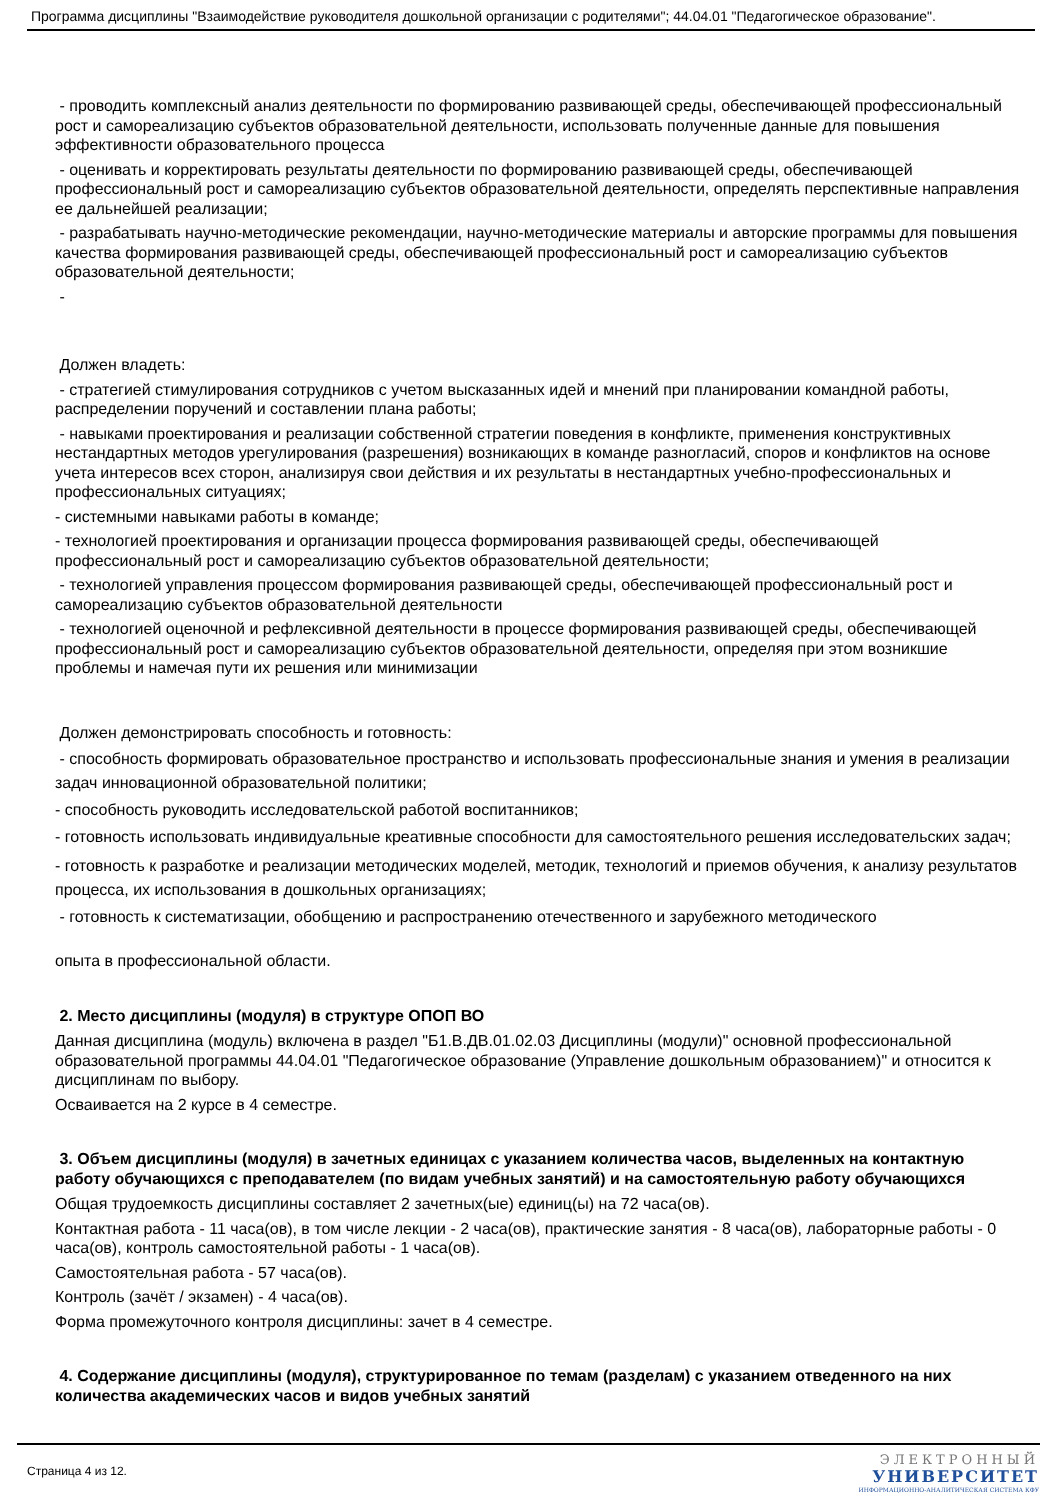Программа дисциплины "Взаимодействие руководителя дошкольной организации с родителями"; 44.04.01 "Педагогическое образование".
- проводить комплексный анализ деятельности по формированию развивающей среды, обеспечивающей профессиональный рост и самореализацию субъектов образовательной деятельности, использовать полученные данные для повышения эффективности образовательного процесса
- оценивать и корректировать результаты деятельности по формированию развивающей среды, обеспечивающей профессиональный рост и самореализацию субъектов образовательной деятельности, определять перспективные направления ее дальнейшей реализации;
- разрабатывать научно-методические рекомендации, научно-методические материалы и авторские программы для повышения качества формирования развивающей среды, обеспечивающей профессиональный рост и самореализацию субъектов образовательной деятельности;
-
Должен владеть:
- стратегией стимулирования сотрудников с учетом высказанных идей и мнений при планировании командной работы, распределении поручений и составлении плана работы;
- навыками проектирования и реализации собственной стратегии поведения в конфликте, применения конструктивных нестандартных методов урегулирования (разрешения) возникающих в команде разногласий, споров и конфликтов на основе учета интересов всех сторон, анализируя свои действия и их результаты в нестандартных учебно-профессиональных и профессиональных ситуациях;
- системными навыками работы в команде;
- технологией проектирования и организации процесса формирования развивающей среды, обеспечивающей профессиональный рост и самореализацию субъектов образовательной деятельности;
- технологией управления процессом формирования развивающей среды, обеспечивающей профессиональный рост и самореализацию субъектов образовательной деятельности
- технологией оценочной и рефлексивной деятельности в процессе формирования развивающей среды, обеспечивающей профессиональный рост и самореализацию субъектов образовательной деятельности, определяя при этом возникшие проблемы и намечая пути их решения или минимизации
Должен демонстрировать способность и готовность:
- способность формировать образовательное пространство и использовать профессиональные знания и умения в реализации задач инновационной образовательной политики;
- способность руководить исследовательской работой воспитанников;
- готовность использовать индивидуальные креативные способности для самостоятельного решения исследовательских задач;
- готовность к разработке и реализации методических моделей, методик, технологий и приемов обучения, к анализу результатов процесса, их использования в дошкольных организациях;
- готовность к систематизации, обобщению и распространению отечественного и зарубежного методического
опыта в профессиональной области.
2. Место дисциплины (модуля) в структуре ОПОП ВО
Данная дисциплина (модуль) включена в раздел "Б1.В.ДВ.01.02.03 Дисциплины (модули)" основной профессиональной образовательной программы 44.04.01 "Педагогическое образование (Управление дошкольным образованием)" и относится к дисциплинам по выбору.
Осваивается на 2 курсе в 4 семестре.
3. Объем дисциплины (модуля) в зачетных единицах с указанием количества часов, выделенных на контактную работу обучающихся с преподавателем (по видам учебных занятий) и на самостоятельную работу обучающихся
Общая трудоемкость дисциплины составляет 2 зачетных(ые) единиц(ы) на 72 часа(ов).
Контактная работа - 11 часа(ов), в том числе лекции - 2 часа(ов), практические занятия - 8 часа(ов), лабораторные работы - 0 часа(ов), контроль самостоятельной работы - 1 часа(ов).
Самостоятельная работа - 57 часа(ов).
Контроль (зачёт / экзамен) - 4 часа(ов).
Форма промежуточного контроля дисциплины: зачет в 4 семестре.
4. Содержание дисциплины (модуля), структурированное по темам (разделам) с указанием отведенного на них количества академических часов и видов учебных занятий
Страница 4 из 12.
ЭЛЕКТРОННЫЙ
УНИВЕРСИТЕТ
ИНФОРМАЦИОННО-АНАЛИТИЧЕСКАЯ СИСТЕМА КФУ